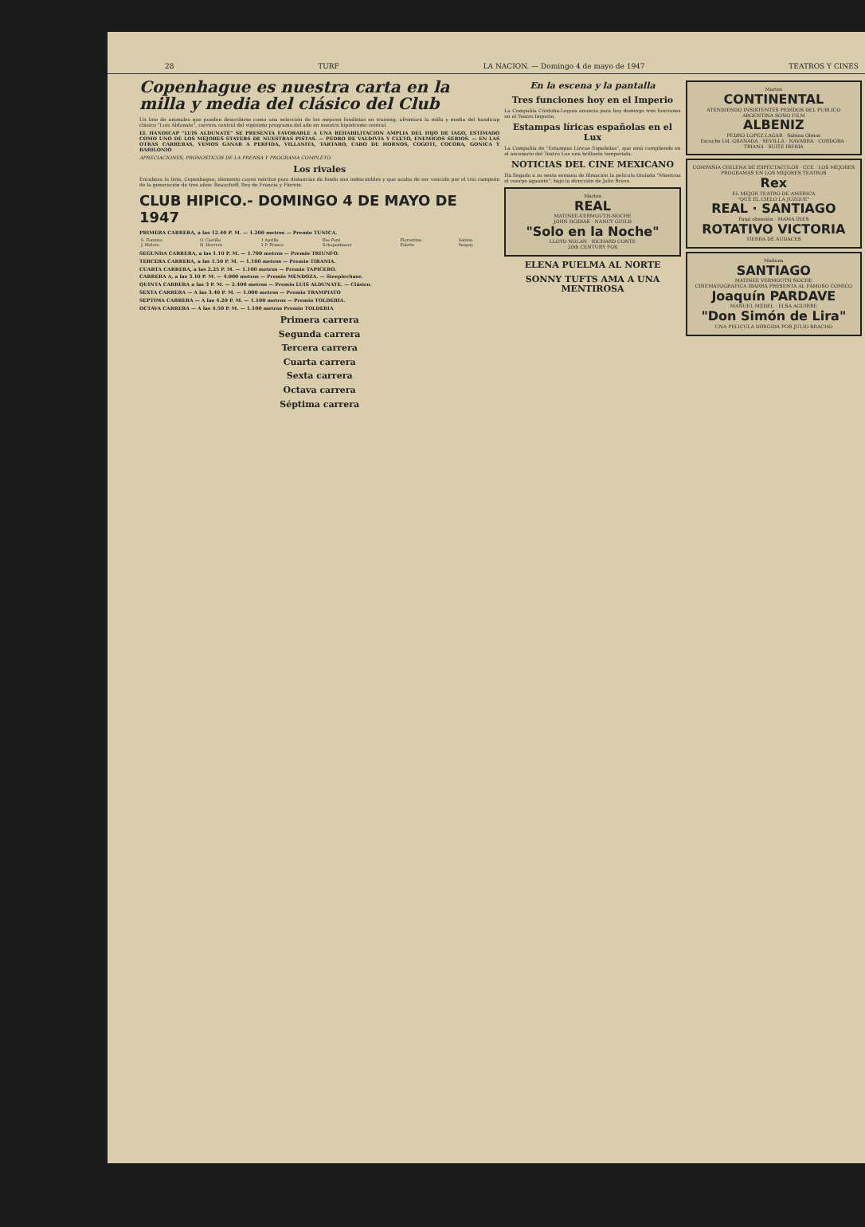28 TURF LA NACION. — Domingo 4 de mayo de 1947 TEATROS Y CINES
Copenhague es nuestra carta en la milla y media del clásico del Club
Un lote de animales que pueden describirse como una selección de los mejores fondistas en training, afrontará la milla y media del handicap clásico "Luis Aldunate", carrera central del vigésimo programa del año en nuestro hipódromo central.
EL HANDICAP "LUIS ALDUNATE" SE PRESENTA FAVORABLE A UNA REHABILITACION AMPLIA DEL HIJO DE IAGO, ESTIMADO COMO UNO DE LOS MEJORES STAYERS DE NUESTRAS PISTAS. — PEDRO DE VALDIVIA Y CLETO, ENEMIGOS SERIOS. — EN LAS OTRAS CARRERAS, VEMOS GANAR A PERFIDA, VILLANITA, TARTARO, CABO DE HORNOS, COGOTI, COCORA, GONICA Y BABILONIO
APRECIACIONES, PRONOSTICOS DE LA PRENSA Y PROGRAMA COMPLETO
Los rivales
Encabeza la lista, Copenhague, elemento cuyos méritos para distancias de fondo son indiscutibles y que acaba de ser vencido por el trío campeón de la generación de tres años: Beaucheff, Rey de Francia y Florete.
CLUB HIPICO.- DOMINGO 4 DE MAYO DE 1947
PRIMERA CARRERA, a las 12.40 P. M. — 1.200 metros — Premio TUNICA.
| S. Fuentes | O. Castillo | 1 Aprilla | Ese Font | Florentina | Sabina |
| J. Melero | H. Herrera | 2 P. France | Schopenhauer | Folette | Yungay |
SEGUNDA CARRERA, a las 1.10 P. M. — 1.700 metros — Premio TRIUNFO.
TERCERA CARRERA, a las 1.50 P. M. — 1.100 metros — Premio TIRANIA.
CUARTA CARRERA, a las 2.25 P. M. — 1.100 metros — Premio TAPICERO.
CARRERA A, a las 3.10 P. M. — 4.000 metros — Premio MENDOZA. — Steeplechase.
QUINTA CARRERA a las 3 P. M. — 2.400 metros — Premio LUIS ALDUNATE. — Clásico.
SEXTA CARRERA — A las 3.40 P. M. — 1.000 metros — Premio TRAMPIATO
SEPTIMA CARRERA — A las 4.20 P. M. — 1.100 metros — Premio TOLDERIA.
OCTAVA CARRERA — A las 4.50 P. M. — 1.100 metros Premio TOLDERIA
Primera carrera
Segunda carrera
Tercera carrera
Cuarta carrera
Sexta carrera
Octava carrera
Séptima carrera
En la escena y la pantalla
Tres funciones hoy en el Imperio
La Compañía Córdoba-Leguía anuncia para hoy domingo tres funciones en el Teatro Imperio.
Estampas líricas españolas en el Lux
La Compañía de "Estampas Líricas Españolas", que está cumpliendo en el escenario del Teatro Lux una brillante temporada.
NOTICIAS DEL CINE MEXICANO
Ha llegado a su sexta semana de filmación la película titulada "Mientras el cuerpo aguante", bajo la dirección de Julio Bravo.
Martes
REAL
MATINEE-VERMOUTH-NOCHE
JOHN HODIAK · NANCY GUILD
"Solo en la Noche"
LLOYD NOLAN · RICHARD CONTE
20th CENTURY FOX
ELENA PUELMA AL NORTE
SONNY TUFTS AMA A UNA MENTIROSA
Martes
CONTINENTAL
ATENDIENDO INSISTENTES PEDIDOS DEL PUBLICO
ARGENTINA SONO FILM
ALBENIZ
PEDRO LOPEZ LAGAR · Sabina Olmos
Escuche Ud. GRANADA · SEVILLA · NAVARRA · CORDOBA · TRIANA · SUITE IBERIA
COMPAÑIA CHILENA DE ESPECTACULOS · CCE · LOS MEJORES PROGRAMAS EN LOS MEJORES TEATROS
Rex
EL MEJOR TEATRO DE AMERICA
"QUE EL CIELO LA JUZGUE"
REAL · SANTIAGO
Fatal obsesión · MAMA INES
ROTATIVO VICTORIA
TIERRA DE AUDACES
Mañana
SANTIAGO
MATINEE VERMOUTH NOCHE
CINEMATOGRAFICA IBARRA PRESENTA AL FAMOSO COMICO
Joaquín PARDAVE
MANUEL MEDEL · ELSA AGUIRRE
"Don Simón de Lira"
UNA PELICULA DIRIGIDA POR JULIO BRACHO